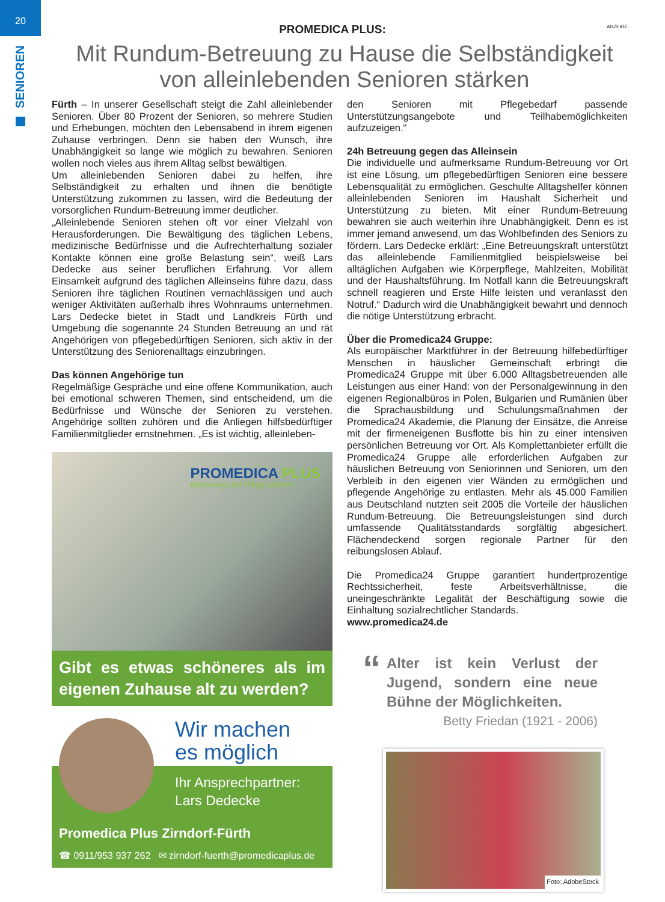20
SENIOREN
ANZEIGE
PROMEDICA PLUS:
Mit Rundum-Betreuung zu Hause die Selbständigkeit von alleinlebenden Senioren stärken
Fürth – In unserer Gesellschaft steigt die Zahl alleinlebender Senioren. Über 80 Prozent der Senioren, so mehrere Studien und Erhebungen, möchten den Lebensabend in ihrem eigenen Zuhause verbringen. Denn sie haben den Wunsch, ihre Unabhängigkeit so lange wie möglich zu bewahren. Senioren wollen noch vieles aus ihrem Alltag selbst bewältigen.
Um alleinlebenden Senioren dabei zu helfen, ihre Selbständigkeit zu erhalten und ihnen die benötigte Unterstützung zukommen zu lassen, wird die Bedeutung der vorsorglichen Rundum-Betreuung immer deutlicher.
„Alleinlebende Senioren stehen oft vor einer Vielzahl von Herausforderungen. Die Bewältigung des täglichen Lebens, medizinische Bedürfnisse und die Aufrechterhaltung sozialer Kontakte können eine große Belastung sein“, weiß Lars Dedecke aus seiner beruflichen Erfahrung. Vor allem Einsamkeit aufgrund des täglichen Alleinseins führe dazu, dass Senioren ihre täglichen Routinen vernachlässigen und auch weniger Aktivitäten außerhalb ihres Wohnraums unternehmen. Lars Dedecke bietet in Stadt und Landkreis Fürth und Umgebung die sogenannte 24 Stunden Betreuung an und rät Angehörigen von pflegebedürftigen Senioren, sich aktiv in der Unterstützung des Seniorenalltags einzubringen.
Das können Angehörige tun
Regelmäßige Gespräche und eine offene Kommunikation, auch bei emotional schweren Themen, sind entscheidend, um die Bedürfnisse und Wünsche der Senioren zu verstehen. Angehörige sollten zuhören und die Anliegen hilfsbedürftiger Familienmitglieder ernstnehmen. „Es ist wichtig, alleinleben-
PROMEDICA PLUS
Betreuung und Pflege daheim
Gibt es etwas schöneres als im eigenen Zuhause alt zu werden?
Wir machen
es möglich
Ihr Ansprechpartner:
Lars Dedecke
Promedica Plus Zirndorf-Fürth
☎ 0911/953 937 262 ✉ zirndorf-fuerth@promedicaplus.de
den Senioren mit Pflegebedarf passende Unterstützungsangebote und Teilhabemöglichkeiten aufzuzeigen.“
24h Betreuung gegen das Alleinsein
Die individuelle und aufmerksame Rundum-Betreuung vor Ort ist eine Lösung, um pflegebedürftigen Senioren eine bessere Lebensqualität zu ermöglichen. Geschulte Alltagshelfer können alleinlebenden Senioren im Haushalt Sicherheit und Unterstützung zu bieten. Mit einer Rundum-Betreuung bewahren sie auch weiterhin ihre Unabhängigkeit. Denn es ist immer jemand anwesend, um das Wohlbefinden des Seniors zu fördern. Lars Dedecke erklärt: „Eine Betreuungskraft unterstützt das alleinlebende Familienmitglied beispielsweise bei alltäglichen Aufgaben wie Körperpflege, Mahlzeiten, Mobilität und der Haushaltsführung. Im Notfall kann die Betreuungskraft schnell reagieren und Erste Hilfe leisten und veranlasst den Notruf.“ Dadurch wird die Unabhängigkeit bewahrt und dennoch die nötige Unterstützung erbracht.
Über die Promedica24 Gruppe:
Als europäischer Marktführer in der Betreuung hilfebedürftiger Menschen in häuslicher Gemeinschaft erbringt die Promedica24 Gruppe mit über 6.000 Alltagsbetreuenden alle Leistungen aus einer Hand: von der Personalgewinnung in den eigenen Regionalbüros in Polen, Bulgarien und Rumänien über die Sprachausbildung und Schulungsmaßnahmen der Promedica24 Akademie, die Planung der Einsätze, die Anreise mit der firmeneigenen Busflotte bis hin zu einer intensiven persönlichen Betreuung vor Ort. Als Komplettanbieter erfüllt die Promedica24 Gruppe alle erforderlichen Aufgaben zur häuslichen Betreuung von Seniorinnen und Senioren, um den Verbleib in den eigenen vier Wänden zu ermöglichen und pflegende Angehörige zu entlasten. Mehr als 45.000 Familien aus Deutschland nutzten seit 2005 die Vorteile der häuslichen Rundum-Betreuung. Die Betreuungsleistungen sind durch umfassende Qualitätsstandards sorgfältig abgesichert. Flächendeckend sorgen regionale Partner für den reibungslosen Ablauf.
Die Promedica24 Gruppe garantiert hundertprozentige Rechtssicherheit, feste Arbeitsverhältnisse, die uneingeschränkte Legalität der Beschäftigung sowie die Einhaltung sozialrechtlicher Standards.
www.promedica24.de
“
Alter ist kein Verlust der Jugend, sondern eine neue Bühne der Möglichkeiten.
Betty Friedan (1921 - 2006)
Foto: AdobeStock